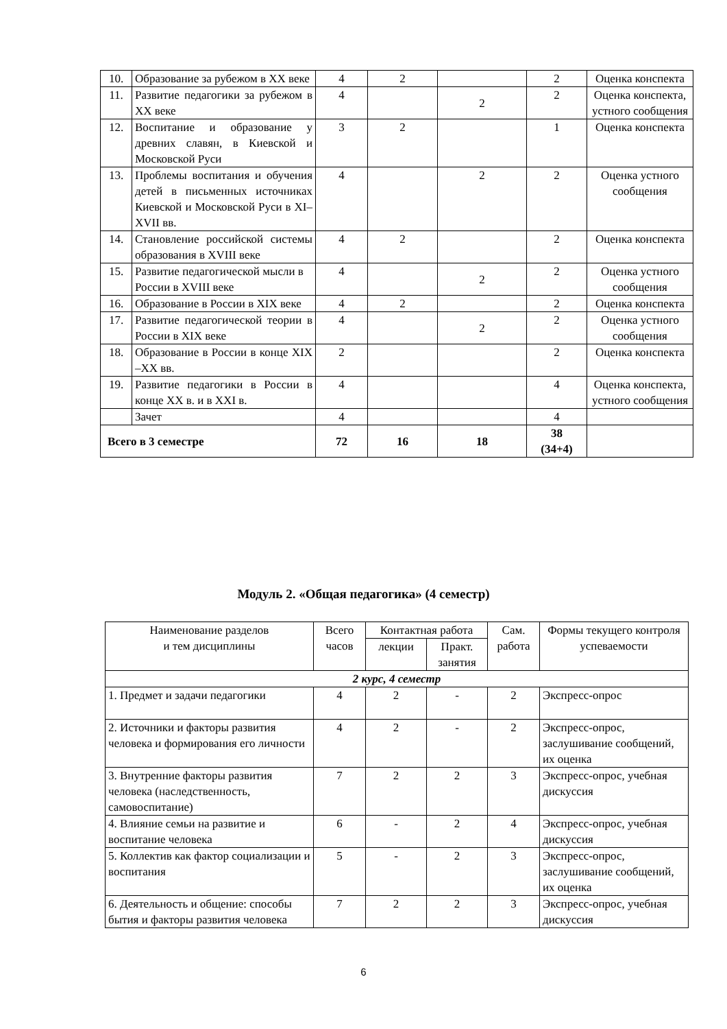| 10. | Образование за рубежом в XX веке | 4 | 2 | | 2 | Оценка конспекта |
| 11. | Развитие педагогики за рубежом в XX веке | 4 | | 2 | 2 | Оценка конспекта, устного сообщения |
| 12. | Воспитание и образование у древних славян, в Киевской и Московской Руси | 3 | 2 | | 1 | Оценка конспекта |
| 13. | Проблемы воспитания и обучения детей в письменных источниках Киевской и Московской Руси в XI– XVII вв. | 4 | | 2 | 2 | Оценка устного сообщения |
| 14. | Становление российской системы образования в XVIII веке | 4 | 2 | | 2 | Оценка конспекта |
| 15. | Развитие педагогической мысли в России в XVIII веке | 4 | | 2 | 2 | Оценка устного сообщения |
| 16. | Образование в России в XIX веке | 4 | 2 | | 2 | Оценка конспекта |
| 17. | Развитие педагогической теории в России в XIX веке | 4 | | 2 | 2 | Оценка устного сообщения |
| 18. | Образование в России в конце XIX –XX вв. | 2 | | | 2 | Оценка конспекта |
| 19. | Развитие педагогики в России в конце XX в. и в XXI в. | 4 | | | 4 | Оценка конспекта, устного сообщения |
| | Зачет | 4 | | | 4 | |
| Всего в 3 семестре | | 72 | 16 | 18 | 38 (34+4) | |
Модуль 2. «Общая педагогика» (4 семестр)
| Наименование разделов и тем дисциплины | Всего часов | Контактная работа | | Сам. работа | Формы текущего контроля успеваемости |
| --- | --- | --- | --- | --- | --- |
| | | лекции | Практ. занятия | | |
| 2 курс, 4 семестр | | | | | |
| 1. Предмет и задачи педагогики | 4 | 2 | - | 2 | Экспресс-опрос |
| 2. Источники и факторы развития человека и формирования его личности | 4 | 2 | - | 2 | Экспресс-опрос, заслушивание сообщений, их оценка |
| 3. Внутренние факторы развития человека (наследственность, самовоспитание) | 7 | 2 | 2 | 3 | Экспресс-опрос, учебная дискуссия |
| 4. Влияние семьи на развитие и воспитание человека | 6 | - | 2 | 4 | Экспресс-опрос, учебная дискуссия |
| 5. Коллектив как фактор социализации и воспитания | 5 | - | 2 | 3 | Экспресс-опрос, заслушивание сообщений, их оценка |
| 6. Деятельность и общение: способы бытия и факторы развития человека | 7 | 2 | 2 | 3 | Экспресс-опрос, учебная дискуссия |
6